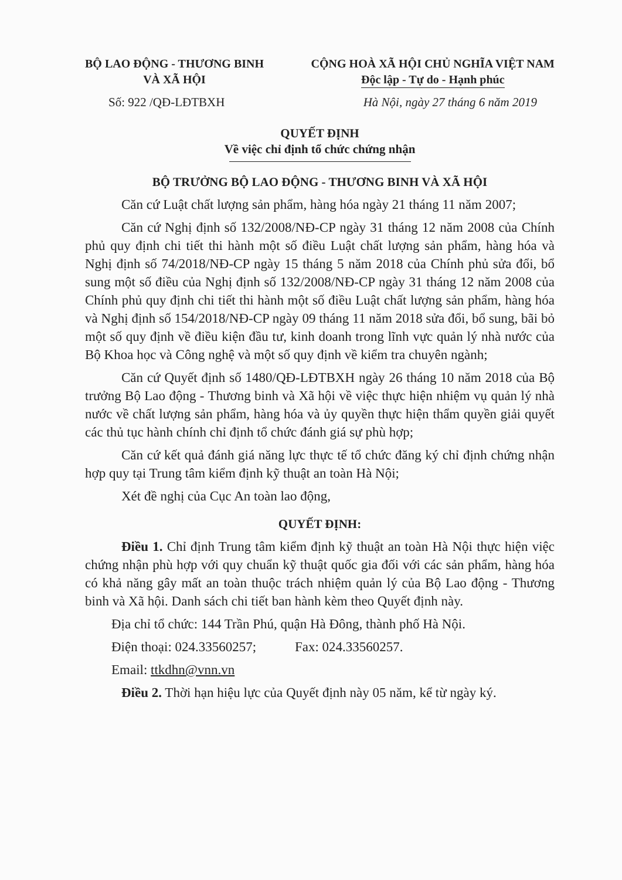BỘ LAO ĐỘNG - THƯƠNG BINH
VÀ XÃ HỘI
CỘNG HOÀ XÃ HỘI CHỦ NGHĨA VIỆT NAM
Độc lập - Tự do - Hạnh phúc
Số: 922 /QĐ-LĐTBXH Hà Nội, ngày 27 tháng 6 năm 2019
QUYẾT ĐỊNH
Về việc chỉ định tổ chức chứng nhận
BỘ TRƯỞNG BỘ LAO ĐỘNG - THƯƠNG BINH VÀ XÃ HỘI
Căn cứ Luật chất lượng sản phẩm, hàng hóa ngày 21 tháng 11 năm 2007;
Căn cứ Nghị định số 132/2008/NĐ-CP ngày 31 tháng 12 năm 2008 của Chính phủ quy định chi tiết thi hành một số điều Luật chất lượng sản phẩm, hàng hóa và Nghị định số 74/2018/NĐ-CP ngày 15 tháng 5 năm 2018 của Chính phủ sửa đổi, bổ sung một số điều của Nghị định số 132/2008/NĐ-CP ngày 31 tháng 12 năm 2008 của Chính phủ quy định chi tiết thi hành một số điều Luật chất lượng sản phẩm, hàng hóa và Nghị định số 154/2018/NĐ-CP ngày 09 tháng 11 năm 2018 sửa đổi, bổ sung, bãi bỏ một số quy định về điều kiện đầu tư, kinh doanh trong lĩnh vực quản lý nhà nước của Bộ Khoa học và Công nghệ và một số quy định về kiểm tra chuyên ngành;
Căn cứ Quyết định số 1480/QĐ-LĐTBXH ngày 26 tháng 10 năm 2018 của Bộ trưởng Bộ Lao động - Thương binh và Xã hội về việc thực hiện nhiệm vụ quản lý nhà nước về chất lượng sản phẩm, hàng hóa và ủy quyền thực hiện thẩm quyền giải quyết các thủ tục hành chính chỉ định tổ chức đánh giá sự phù hợp;
Căn cứ kết quả đánh giá năng lực thực tế tổ chức đăng ký chỉ định chứng nhận hợp quy tại Trung tâm kiểm định kỹ thuật an toàn Hà Nội;
Xét đề nghị của Cục An toàn lao động,
QUYẾT ĐỊNH:
Điều 1. Chỉ định Trung tâm kiểm định kỹ thuật an toàn Hà Nội thực hiện việc chứng nhận phù hợp với quy chuẩn kỹ thuật quốc gia đối với các sản phẩm, hàng hóa có khả năng gây mất an toàn thuộc trách nhiệm quản lý của Bộ Lao động - Thương binh và Xã hội. Danh sách chi tiết ban hành kèm theo Quyết định này.
Địa chỉ tổ chức: 144 Trần Phú, quận Hà Đông, thành phố Hà Nội.
Điện thoại: 024.33560257; Fax: 024.33560257.
Email: ttkdhn@vnn.vn
Điều 2. Thời hạn hiệu lực của Quyết định này 05 năm, kể từ ngày ký.